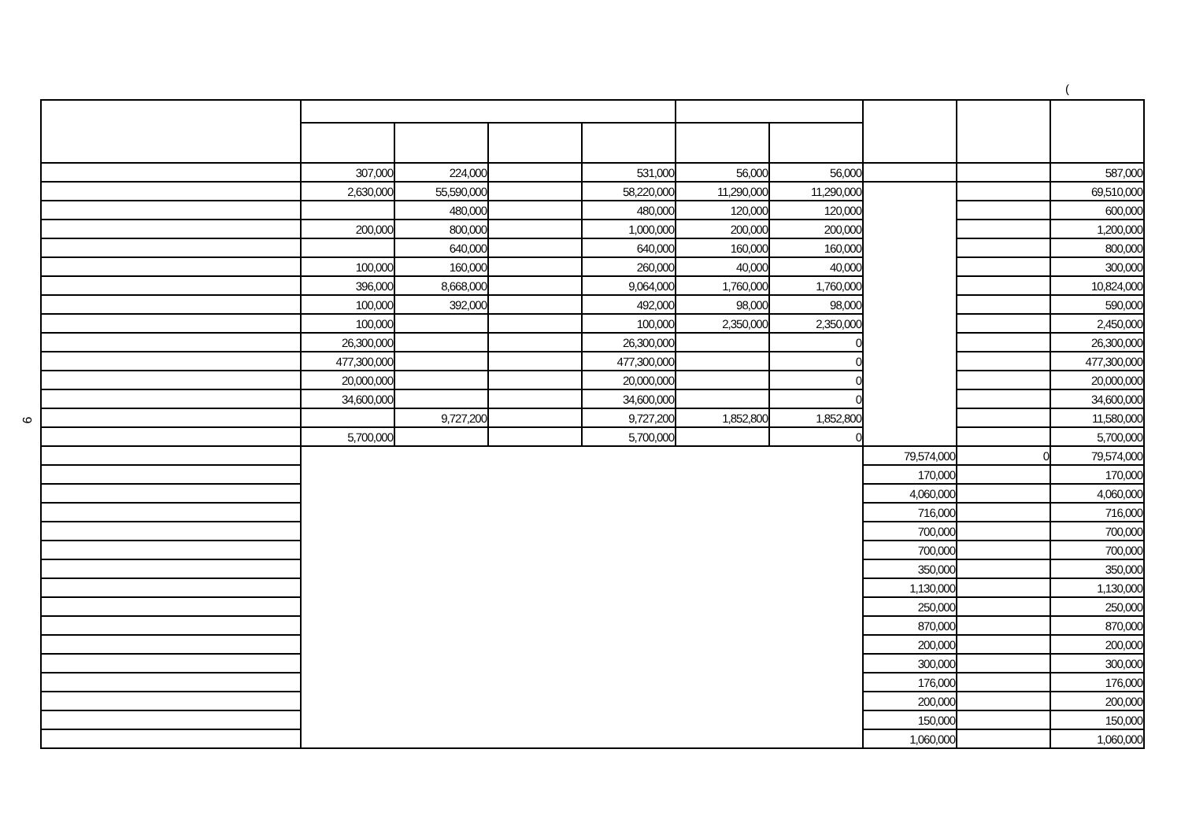(
9
| | 307,000 | 224,000 | | 531,000 | 56,000 | 56,000 | | | 587,000 |
| | 2,630,000 | 55,590,000 | | 58,220,000 | 11,290,000 | 11,290,000 | | | 69,510,000 |
| | | 480,000 | | 480,000 | 120,000 | 120,000 | | | 600,000 |
| | 200,000 | 800,000 | | 1,000,000 | 200,000 | 200,000 | | | 1,200,000 |
| | | 640,000 | | 640,000 | 160,000 | 160,000 | | | 800,000 |
| | 100,000 | 160,000 | | 260,000 | 40,000 | 40,000 | | | 300,000 |
| | 396,000 | 8,668,000 | | 9,064,000 | 1,760,000 | 1,760,000 | | | 10,824,000 |
| | 100,000 | 392,000 | | 492,000 | 98,000 | 98,000 | | | 590,000 |
| | 100,000 | | | 100,000 | 2,350,000 | 2,350,000 | | | 2,450,000 |
| | 26,300,000 | | | 26,300,000 | | 0 | | | 26,300,000 |
| | 477,300,000 | | | 477,300,000 | | 0 | | | 477,300,000 |
| | 20,000,000 | | | 20,000,000 | | 0 | | | 20,000,000 |
| | 34,600,000 | | | 34,600,000 | | 0 | | | 34,600,000 |
| | | 9,727,200 | | 9,727,200 | 1,852,800 | 1,852,800 | | | 11,580,000 |
| | 5,700,000 | | | 5,700,000 | | 0 | | | 5,700,000 |
| | | | | | | | 79,574,000 | 0 | 79,574,000 |
| | | | | | | | 170,000 | | 170,000 |
| | | | | | | | 4,060,000 | | 4,060,000 |
| | | | | | | | 716,000 | | 716,000 |
| | | | | | | | 700,000 | | 700,000 |
| | | | | | | | 700,000 | | 700,000 |
| | | | | | | | 350,000 | | 350,000 |
| | | | | | | | 1,130,000 | | 1,130,000 |
| | | | | | | | 250,000 | | 250,000 |
| | | | | | | | 870,000 | | 870,000 |
| | | | | | | | 200,000 | | 200,000 |
| | | | | | | | 300,000 | | 300,000 |
| | | | | | | | 176,000 | | 176,000 |
| | | | | | | | 200,000 | | 200,000 |
| | | | | | | | 150,000 | | 150,000 |
| | | | | | | | 1,060,000 | | 1,060,000 |